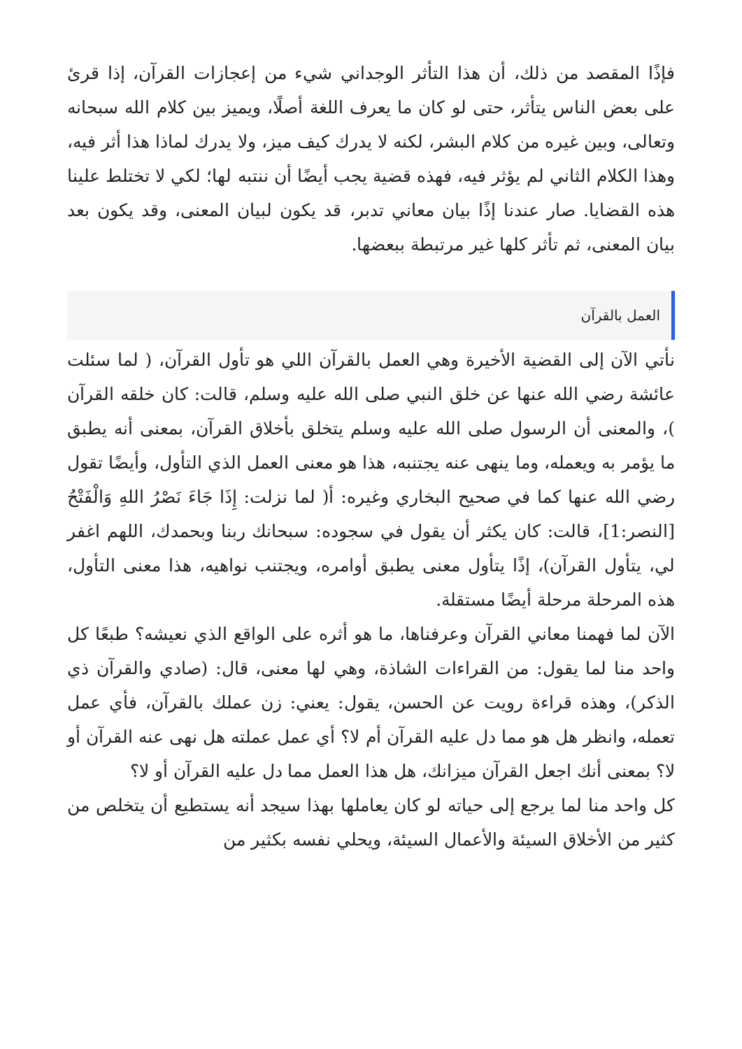فإذًا المقصد من ذلك، أن هذا التأثر الوجداني شيء من إعجازات القرآن، إذا قرئ على بعض الناس يتأثر، حتى لو كان ما يعرف اللغة أصلًا، ويميز بين كلام الله سبحانه وتعالى، وبين غيره من كلام البشر، لكنه لا يدرك كيف ميز، ولا يدرك لماذا هذا أثر فيه، وهذا الكلام الثاني لم يؤثر فيه، فهذه قضية يجب أيضًا أن ننتبه لها؛ لكي لا تختلط علينا هذه القضايا. صار عندنا إذًا بيان معاني تدبر، قد يكون لبيان المعنى، وقد يكون بعد بيان المعنى، ثم تأثر كلها غير مرتبطة ببعضها.
العمل بالقرآن
نأتي الآن إلى القضية الأخيرة وهي العمل بالقرآن اللي هو تأول القرآن، ( لما سئلت عائشة رضي الله عنها عن خلق النبي صلى الله عليه وسلم، قالت: كان خلقه القرآن )، والمعنى أن الرسول صلى الله عليه وسلم يتخلق بأخلاق القرآن، بمعنى أنه يطبق ما يؤمر به ويعمله، وما ينهى عنه يجتنبه، هذا هو معنى العمل الذي التأول، وأيضًا تقول رضي الله عنها كما في صحيح البخاري وغيره: أ( لما نزلت: إِذَا جَاءَ نَصْرُ اللهِ وَالْفَتْحُ [النصر:1]، قالت: كان يكثر أن يقول في سجوده: سبحانك ربنا وبحمدك، اللهم اغفر لي، يتأول القرآن)، إذًا يتأول معنى يطبق أوامره، ويجتنب نواهيه، هذا معنى التأول، هذه المرحلة مرحلة أيضًا مستقلة.
الآن لما فهمنا معاني القرآن وعرفناها، ما هو أثره على الواقع الذي نعيشه؟ طبعًا كل واحد منا لما يقول: من القراءات الشاذة، وهي لها معنى، قال: (صادي والقرآن ذي الذكر)، وهذه قراءة رويت عن الحسن، يقول: يعني: زن عملك بالقرآن، فأي عمل تعمله، وانظر هل هو مما دل عليه القرآن أم لا؟ أي عمل عملته هل نهى عنه القرآن أو لا؟ بمعنى أنك اجعل القرآن ميزانك، هل هذا العمل مما دل عليه القرآن أو لا؟
كل واحد منا لما يرجع إلى حياته لو كان يعاملها بهذا سيجد أنه يستطيع أن يتخلص من كثير من الأخلاق السيئة والأعمال السيئة، ويحلي نفسه بكثير من